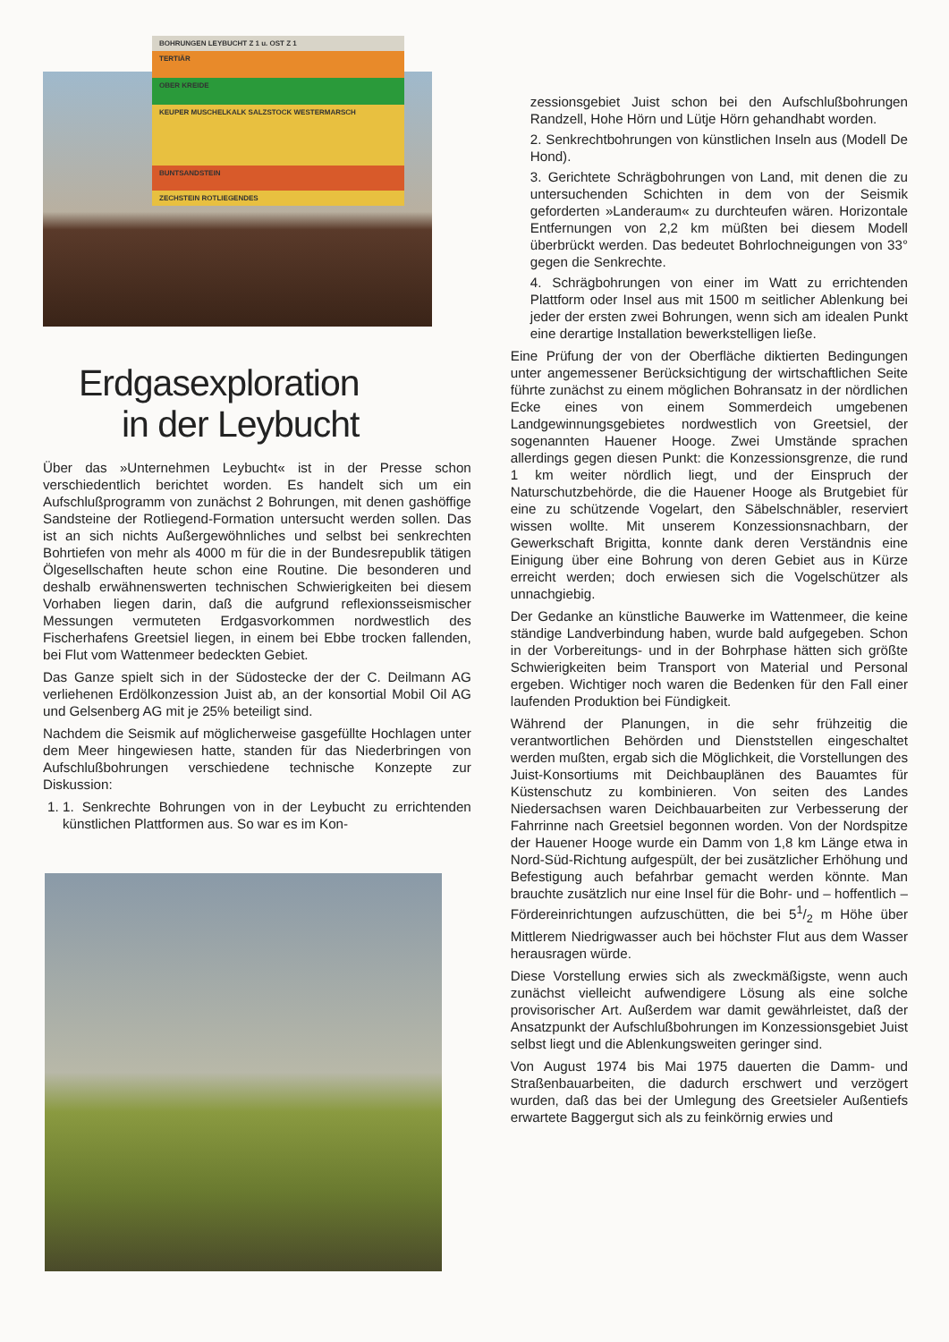BOHRUNGEN LEYBUCHT Z 1 u. OST Z 1
TERTIÄR
OBER KREIDE
KEUPER MUSCHELKALK SALZSTOCK WESTERMARSCH
BUNTSANDSTEIN
ZECHSTEIN ROTLIEGENDES
Erdgasexploration
in der Leybucht
Über das »Unternehmen Leybucht« ist in der Presse schon verschiedentlich berichtet worden. Es handelt sich um ein Aufschlußprogramm von zunächst 2 Bohrungen, mit denen gashöffige Sandsteine der Rotliegend-Formation untersucht werden sollen. Das ist an sich nichts Außergewöhnliches und selbst bei senkrechten Bohrtiefen von mehr als 4000 m für die in der Bundesrepublik tätigen Ölgesellschaften heute schon eine Routine. Die besonderen und deshalb erwähnenswerten technischen Schwierigkeiten bei diesem Vorhaben liegen darin, daß die aufgrund reflexionsseismischer Messungen vermuteten Erdgasvorkommen nordwestlich des Fischerhafens Greetsiel liegen, in einem bei Ebbe trocken fallenden, bei Flut vom Wattenmeer bedeckten Gebiet.
Das Ganze spielt sich in der Südostecke der der C. Deilmann AG verliehenen Erdölkonzession Juist ab, an der konsortial Mobil Oil AG und Gelsenberg AG mit je 25% beteiligt sind.
Nachdem die Seismik auf möglicherweise gasgefüllte Hochlagen unter dem Meer hingewiesen hatte, standen für das Niederbringen von Aufschlußbohrungen verschiedene technische Konzepte zur Diskussion:
1. 1. Senkrechte Bohrungen von in der Leybucht zu errichtenden künstlichen Plattformen aus. So war es im Kon-
zessionsgebiet Juist schon bei den Aufschlußbohrungen Randzell, Hohe Hörn und Lütje Hörn gehandhabt worden.
2. Senkrechtbohrungen von künstlichen Inseln aus (Modell De Hond).
3. Gerichtete Schrägbohrungen von Land, mit denen die zu untersuchenden Schichten in dem von der Seismik geforderten »Landeraum« zu durchteufen wären. Horizontale Entfernungen von 2,2 km müßten bei diesem Modell überbrückt werden. Das bedeutet Bohrlochneigungen von 33° gegen die Senkrechte.
4. Schrägbohrungen von einer im Watt zu errichtenden Plattform oder Insel aus mit 1500 m seitlicher Ablenkung bei jeder der ersten zwei Bohrungen, wenn sich am idealen Punkt eine derartige Installation bewerkstelligen ließe.
Eine Prüfung der von der Oberfläche diktierten Bedingungen unter angemessener Berücksichtigung der wirtschaftlichen Seite führte zunächst zu einem möglichen Bohransatz in der nördlichen Ecke eines von einem Sommerdeich umgebenen Landgewinnungsgebietes nordwestlich von Greetsiel, der sogenannten Hauener Hooge. Zwei Umstände sprachen allerdings gegen diesen Punkt: die Konzessionsgrenze, die rund 1 km weiter nördlich liegt, und der Einspruch der Naturschutzbehörde, die die Hauener Hooge als Brutgebiet für eine zu schützende Vogelart, den Säbelschnäbler, reserviert wissen wollte. Mit unserem Konzessionsnachbarn, der Gewerkschaft Brigitta, konnte dank deren Verständnis eine Einigung über eine Bohrung von deren Gebiet aus in Kürze erreicht werden; doch erwiesen sich die Vogelschützer als unnachgiebig.
Der Gedanke an künstliche Bauwerke im Wattenmeer, die keine ständige Landverbindung haben, wurde bald aufgegeben. Schon in der Vorbereitungs- und in der Bohrphase hätten sich größte Schwierigkeiten beim Transport von Material und Personal ergeben. Wichtiger noch waren die Bedenken für den Fall einer laufenden Produktion bei Fündigkeit.
Während der Planungen, in die sehr frühzeitig die verantwortlichen Behörden und Dienststellen eingeschaltet werden mußten, ergab sich die Möglichkeit, die Vorstellungen des Juist-Konsortiums mit Deichbauplänen des Bauamtes für Küstenschutz zu kombinieren. Von seiten des Landes Niedersachsen waren Deichbauarbeiten zur Verbesserung der Fahrrinne nach Greetsiel begonnen worden. Von der Nordspitze der Hauener Hooge wurde ein Damm von 1,8 km Länge etwa in Nord-Süd-Richtung aufgespült, der bei zusätzlicher Erhöhung und Befestigung auch befahrbar gemacht werden könnte. Man brauchte zusätzlich nur eine Insel für die Bohr- und – hoffentlich – Fördereinrichtungen aufzuschütten, die bei 51/2 m Höhe über Mittlerem Niedrigwasser auch bei höchster Flut aus dem Wasser herausragen würde.
Diese Vorstellung erwies sich als zweckmäßigste, wenn auch zunächst vielleicht aufwendigere Lösung als eine solche provisorischer Art. Außerdem war damit gewährleistet, daß der Ansatzpunkt der Aufschlußbohrungen im Konzessionsgebiet Juist selbst liegt und die Ablenkungsweiten geringer sind.
Von August 1974 bis Mai 1975 dauerten die Damm- und Straßenbauarbeiten, die dadurch erschwert und verzögert wurden, daß das bei der Umlegung des Greetsieler Außentiefs erwartete Baggergut sich als zu feinkörnig erwies und